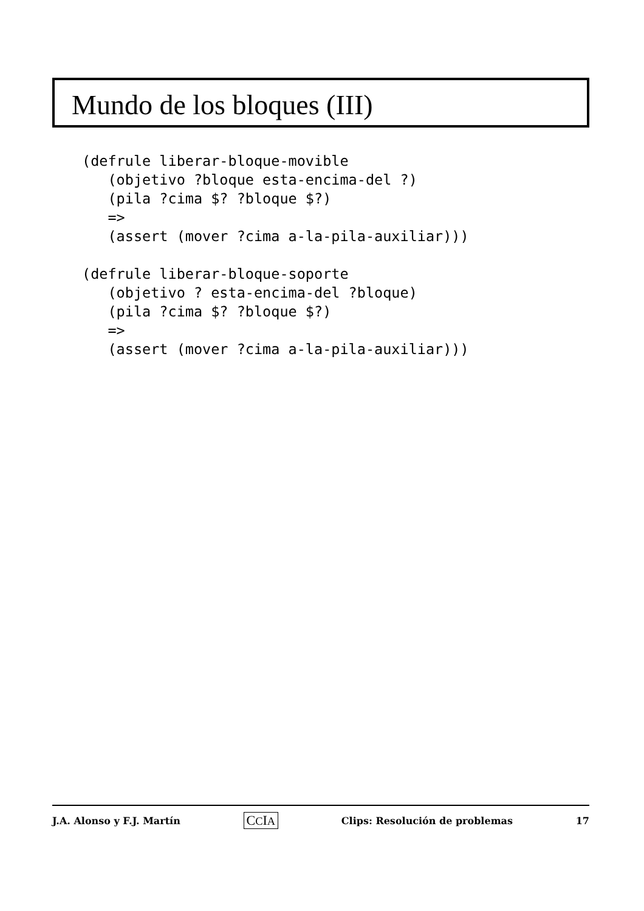Mundo de los bloques (III)
(defrule liberar-bloque-movible
   (objetivo ?bloque esta-encima-del ?)
   (pila ?cima $? ?bloque $?)
   =>
   (assert (mover ?cima a-la-pila-auxiliar)))

(defrule liberar-bloque-soporte
   (objetivo ? esta-encima-del ?bloque)
   (pila ?cima $? ?bloque $?)
   =>
   (assert (mover ?cima a-la-pila-auxiliar)))
J.A. Alonso y F.J. Martín CCIA Clips: Resolución de problemas 17